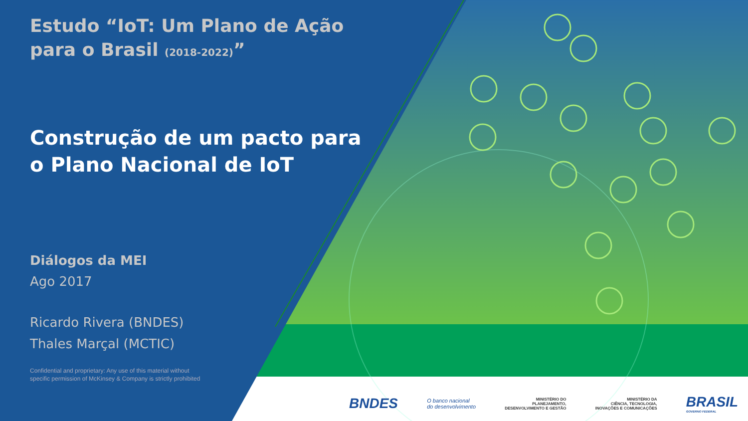Estudo “IoT: Um Plano de Ação para o Brasil (2018-2022)”
Construção de um pacto para o Plano Nacional de IoT
Diálogos da MEI
Ago 2017
Ricardo Rivera (BNDES)
Thales Marçal (MCTIC)
Confidential and proprietary: Any use of this material without
specific permission of McKinsey & Company is strictly prohibited
BNDES O banco nacional
do desenvolvimento MINISTÉRIO DO
PLANEJAMENTO,
DESENVOLVIMENTO E GESTÃO MINISTÉRIO DA
CIÊNCIA, TECNOLOGIA,
INOVAÇÕES E COMUNICAÇÕES BRASIL
GOVERNO FEDERAL